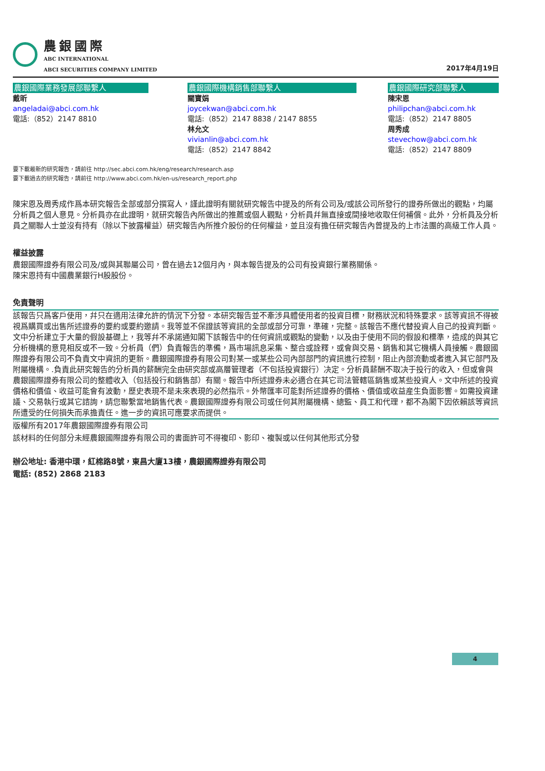農銀國際
ABC INTERNATIONAL
ABCI SECURITIES COMPANY LIMITED
2017年4月19日
農銀國際業務發展部聯繫人
戴昕
angeladai@abci.com.hk
電話:（852）2147 8810
農銀國際機構銷售部聯繫人
關寶娟
joycekwan@abci.com.hk
電話:（852）2147 8838 / 2147 8855
林允文
vivianlin@abci.com.hk
電話:（852）2147 8842
農銀國際研究部聯繫人
陳宋恩
philipchan@abci.com.hk
電話:（852）2147 8805
周秀成
stevechow@abci.com.hk
電話:（852）2147 8809
要下載最新的研究報告，請前往 http://sec.abci.com.hk/eng/research/research.asp
要下載過去的研究報告，請前往 http://www.abci.com.hk/en-us/research_report.php
陳宋恩及周秀成作爲本研究報告全部或部分撰寫人，謹此證明有關就研究報告中提及的所有公司及/或該公司所發行的證券所做出的觀點，均屬分析員之個人意見。分析員亦在此證明，就研究報告內所做出的推薦或個人觀點，分析員幷無直接或間接地收取任何補償。此外，分析員及分析員之關聯人士並沒有持有（除以下披露權益）研究報告內所推介股份的任何權益，並且沒有擔任研究報告內曾提及的上市法團的高級工作人員。
權益披露
農銀國際證券有限公司及/或與其聯屬公司，曾在過去12個月內，與本報告提及的公司有投資銀行業務關係。
陳宋恩持有中國農業銀行H股股份。
免責聲明
該報告只爲客戶使用，幷只在適用法律允許的情況下分發。本研究報告並不牽涉具體使用者的投資目標，財務狀況和特殊要求。該等資訊不得被視爲購買或出售所述證券的要約或要約邀請。我等並不保證該等資訊的全部或部分可靠，準確，完整。該報告不應代替投資人自己的投資判斷。文中分析建立于大量的假設基礎上，我等幷不承諾通知閣下該報告中的任何資訊或觀點的變動，以及由于使用不同的假設和標準，造成的與其它分析機構的意見相反或不一致。分析員（們）負責報告的準備，爲市場訊息采集、整合或詮釋，或會與交易、銷售和其它機構人員接觸。農銀國際證券有限公司不負責文中資訊的更新。農銀國際證券有限公司對某一或某些公司內部部門的資訊進行控制，阻止內部流動或者進入其它部門及附屬機構。.負責此研究報告的分析員的薪酬完全由研究部或高層管理者（不包括投資銀行）决定。分析員薪酬不取决于投行的收入，但或會與農銀國際證券有限公司的整體收入（包括投行和銷售部）有關。報告中所述證券未必適合在其它司法管轄區銷售或某些投資人。文中所述的投資價格和價值、收益可能會有波動，歷史表現不是未來表現的必然指示。外幣匯率可能對所述證券的價格、價值或收益産生負面影響。如需投資建議、交易執行或其它諮詢，請您聯繫當地銷售代表。農銀國際證券有限公司或任何其附屬機構、總監、員工和代理，都不為閣下因依賴該等資訊所遭受的任何損失而承擔責任。進一步的資訊可應要求而提供。
版權所有2017年農銀國際證券有限公司
該材料的任何部分未經農銀國際證券有限公司的書面許可不得複印、影印、複製或以任何其他形式分發
辦公地址: 香港中環，紅棉路8號，東昌大廈13樓，農銀國際證券有限公司
電話: (852) 2868 2183
4